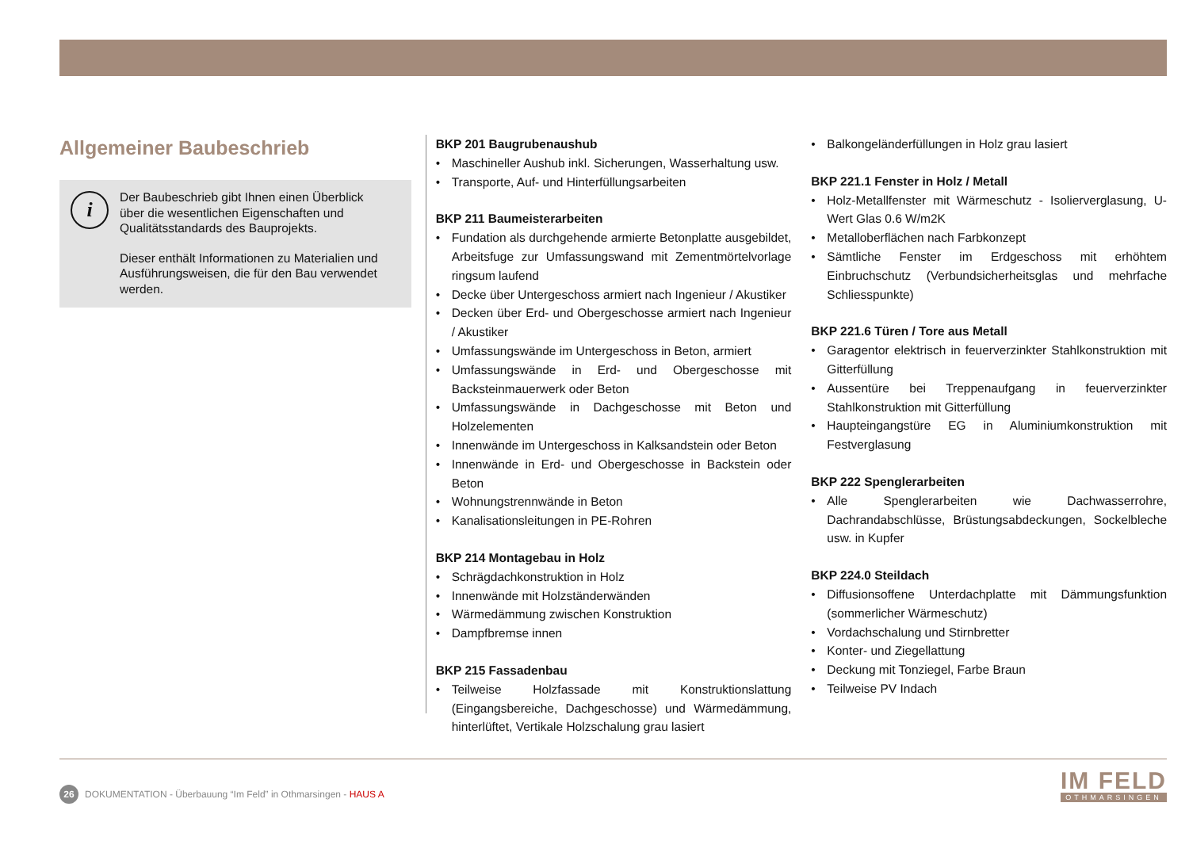Allgemeiner Baubeschrieb
i
Der Baubeschrieb gibt Ihnen einen Überblick über die wesentlichen Eigenschaften und Qualitätsstandards des Bauprojekts.
Dieser enthält Informationen zu Materialien und Ausführungsweisen, die für den Bau verwendet werden.
BKP 201 Baugrubenaushub
• Maschineller Aushub inkl. Sicherungen, Wasserhaltung usw.
• Transporte, Auf- und Hinterfüllungsarbeiten
BKP 211 Baumeisterarbeiten
• Fundation als durchgehende armierte Betonplatte ausgebildet, Arbeitsfuge zur Umfassungswand mit Zementmörtelvorlage ringsum laufend
• Decke über Untergeschoss armiert nach Ingenieur / Akustiker
• Decken über Erd- und Obergeschosse armiert nach Ingenieur / Akustiker
• Umfassungswände im Untergeschoss in Beton, armiert
• Umfassungswände in Erd- und Obergeschosse mit Backsteinmauerwerk oder Beton
• Umfassungswände in Dachgeschosse mit Beton und Holzelementen
• Innenwände im Untergeschoss in Kalksandstein oder Beton
• Innenwände in Erd- und Obergeschosse in Backstein oder Beton
• Wohnungstrennwände in Beton
• Kanalisationsleitungen in PE-Rohren
BKP 214 Montagebau in Holz
• Schrägdachkonstruktion in Holz
• Innenwände mit Holzständerwänden
• Wärmedämmung zwischen Konstruktion
• Dampfbremse innen
BKP 215 Fassadenbau
• Teilweise Holzfassade mit Konstruktionslattung (Eingangsbereiche, Dachgeschosse) und Wärmedämmung, hinterlüftet, Vertikale Holzschalung grau lasiert
• Balkongeländerfüllungen in Holz grau lasiert
BKP 221.1 Fenster in Holz / Metall
• Holz-Metallfenster mit Wärmeschutz - Isolierverglasung, U-Wert Glas 0.6 W/m2K
• Metalloberflächen nach Farbkonzept
• Sämtliche Fenster im Erdgeschoss mit erhöhtem Einbruchschutz (Verbundsicherheitsglas und mehrfache Schliesspunkte)
BKP 221.6 Türen / Tore aus Metall
• Garagentor elektrisch in feuerverzinkter Stahlkonstruktion mit Gitterfüllung
• Aussentüre bei Treppenaufgang in feuerverzinkter Stahlkonstruktion mit Gitterfüllung
• Haupteingangstüre EG in Aluminiumkonstruktion mit Festverglasung
BKP 222 Spenglerarbeiten
• Alle Spenglerarbeiten wie Dachwasserrohre, Dachrandabschlüsse, Brüstungsabdeckungen, Sockelbleche usw. in Kupfer
BKP 224.0 Steildach
• Diffusionsoffene Unterdachplatte mit Dämmungsfunktion (sommerlicher Wärmeschutz)
• Vordachschalung und Stirnbretter
• Konter- und Ziegellattung
• Deckung mit Tonziegel, Farbe Braun
• Teilweise PV Indach
26 DOKUMENTATION - Überbauung “Im Feld” in Othmarsingen - HAUS A
IM FELD
OTHMARSINGEN